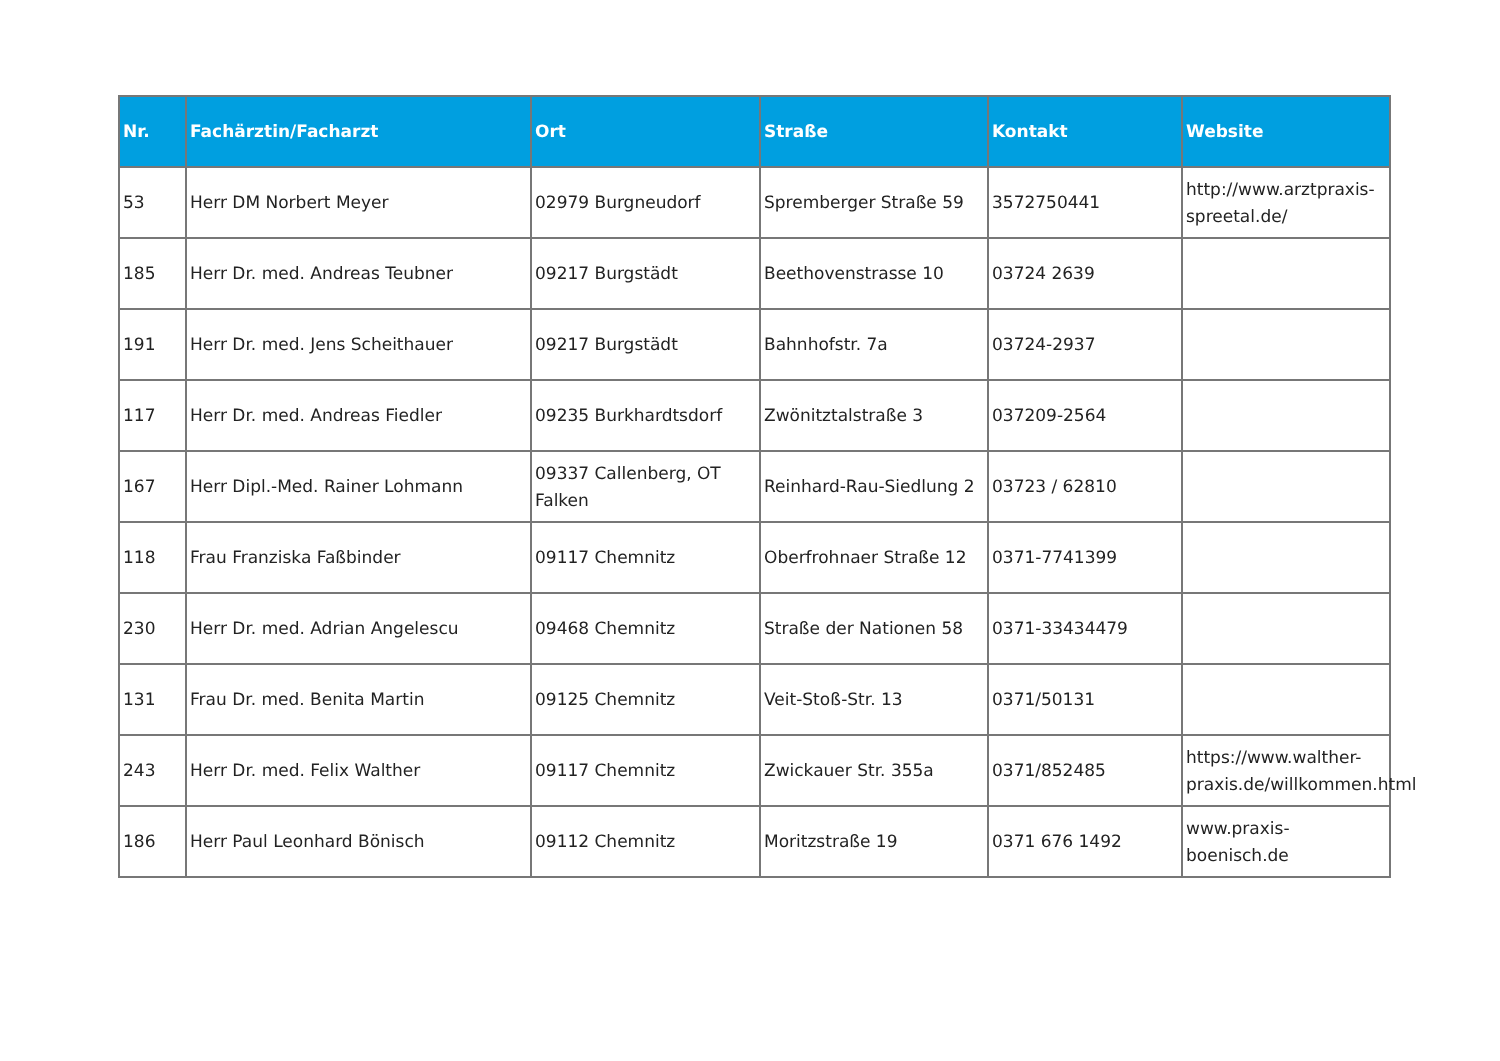| Nr. | Fachärztin/Facharzt | Ort | Straße | Kontakt | Website |
| --- | --- | --- | --- | --- | --- |
| 53 | Herr DM Norbert Meyer | 02979 Burgneudorf | Spremberger Straße 59 | 3572750441 | http://www.arztpraxis-spreetal.de/ |
| 185 | Herr Dr. med. Andreas Teubner | 09217 Burgstädt | Beethovenstrasse 10 | 03724 2639 | |
| 191 | Herr Dr. med. Jens Scheithauer | 09217 Burgstädt | Bahnhofstr. 7a | 03724-2937 | |
| 117 | Herr Dr. med. Andreas Fiedler | 09235 Burkhardtsdorf | Zwönitztalstraße 3 | 037209-2564 | |
| 167 | Herr Dipl.-Med. Rainer Lohmann | 09337 Callenberg, OT Falken | Reinhard-Rau-Siedlung 2 | 03723 / 62810 | |
| 118 | Frau Franziska Faßbinder | 09117 Chemnitz | Oberfrohnaer Straße 12 | 0371-7741399 | |
| 230 | Herr Dr. med. Adrian Angelescu | 09468 Chemnitz | Straße der Nationen 58 | 0371-33434479 | |
| 131 | Frau Dr. med. Benita Martin | 09125 Chemnitz | Veit-Stoß-Str. 13 | 0371/50131 | |
| 243 | Herr Dr. med. Felix Walther | 09117 Chemnitz | Zwickauer Str. 355a | 0371/852485 | https://www.walther-praxis.de/willkommen.html |
| 186 | Herr Paul Leonhard Bönisch | 09112 Chemnitz | Moritzstraße 19 | 0371 676 1492 | www.praxis-boenisch.de |